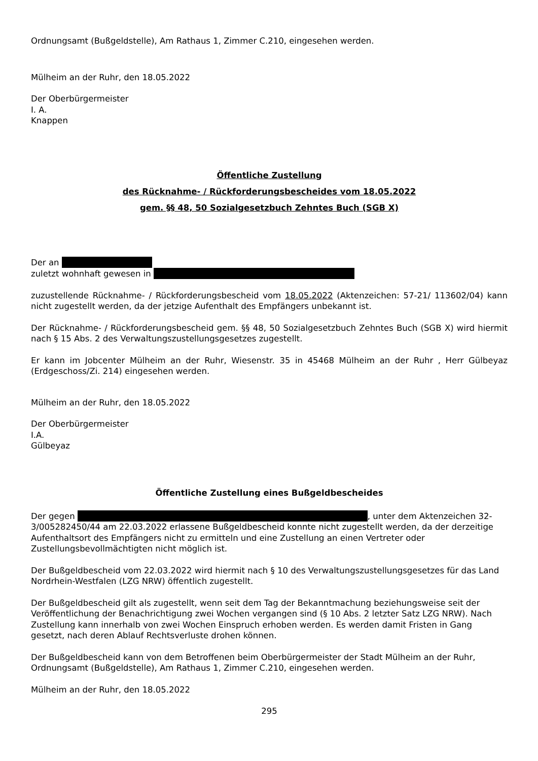Ordnungsamt (Bußgeldstelle), Am Rathaus 1, Zimmer C.210, eingesehen werden.
Mülheim an der Ruhr, den 18.05.2022
Der Oberbürgermeister
I. A.
Knappen
Öffentliche Zustellung
des Rücknahme- / Rückforderungsbescheides vom 18.05.2022
gem. §§ 48, 50 Sozialgesetzbuch Zehntes Buch (SGB X)
Der an
zuletzt wohnhaft gewesen in
zuzustellende Rücknahme- / Rückforderungsbescheid vom 18.05.2022 (Aktenzeichen: 57-21/ 113602/04) kann nicht zugestellt werden, da der jetzige Aufenthalt des Empfängers unbekannt ist.
Der Rücknahme- / Rückforderungsbescheid gem. §§ 48, 50 Sozialgesetzbuch Zehntes Buch (SGB X) wird hiermit nach § 15 Abs. 2 des Verwaltungszustellungsgesetzes zugestellt.
Er kann im Jobcenter Mülheim an der Ruhr, Wiesenstr. 35 in 45468 Mülheim an der Ruhr , Herr Gülbeyaz (Erdgeschoss/Zi. 214) eingesehen werden.
Mülheim an der Ruhr, den 18.05.2022
Der Oberbürgermeister
I.A.
Gülbeyaz
Öffentliche Zustellung eines Bußgeldbescheides
Der gegen , unter dem Aktenzeichen 32-3/005282450/44 am 22.03.2022 erlassene Bußgeldbescheid konnte nicht zugestellt werden, da der derzeitige Aufenthaltsort des Empfängers nicht zu ermitteln und eine Zustellung an einen Vertreter oder Zustellungsbevollmächtigten nicht möglich ist.
Der Bußgeldbescheid vom 22.03.2022 wird hiermit nach § 10 des Verwaltungszustellungsgesetzes für das Land Nordrhein-Westfalen (LZG NRW) öffentlich zugestellt.
Der Bußgeldbescheid gilt als zugestellt, wenn seit dem Tag der Bekanntmachung beziehungsweise seit der Veröffentlichung der Benachrichtigung zwei Wochen vergangen sind (§ 10 Abs. 2 letzter Satz LZG NRW). Nach Zustellung kann innerhalb von zwei Wochen Einspruch erhoben werden. Es werden damit Fristen in Gang gesetzt, nach deren Ablauf Rechtsverluste drohen können.
Der Bußgeldbescheid kann von dem Betroffenen beim Oberbürgermeister der Stadt Mülheim an der Ruhr, Ordnungsamt (Bußgeldstelle), Am Rathaus 1, Zimmer C.210, eingesehen werden.
Mülheim an der Ruhr, den 18.05.2022
295